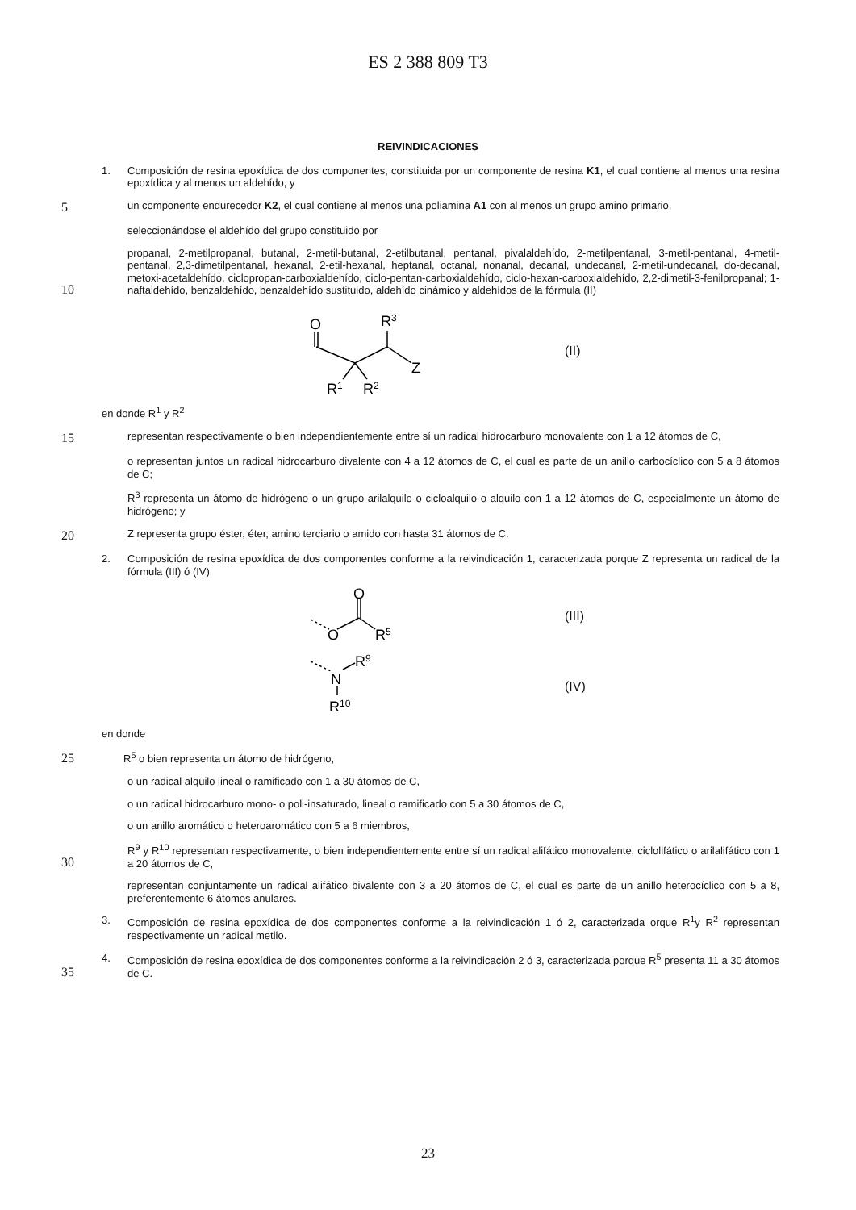ES 2 388 809 T3
REIVINDICACIONES
1. Composición de resina epoxídica de dos componentes, constituida por un componente de resina K1, el cual contiene al menos una resina epoxídica y al menos un aldehído, y
5
un componente endurecedor K2, el cual contiene al menos una poliamina A1 con al menos un grupo amino primario,
seleccionándose el aldehído del grupo constituido por
10
propanal, 2-metilpropanal, butanal, 2-metil-butanal, 2-etilbutanal, pentanal, pivalaldehído, 2-metilpentanal, 3-metil-pentanal, 4-metil-pentanal, 2,3-dimetilpentanal, hexanal, 2-etil-hexanal, heptanal, octanal, nonanal, decanal, undecanal, 2-metil-undecanal, do-decanal, metoxi-acetaldehído, ciclopropan-carboxialdehído, ciclo-pentan-carboxialdehído, ciclo-hexan-carboxialdehído, 2,2-dimetil-3-fenilpropanal; 1-naftaldehído, benzaldehído, benzaldehído sustituido, aldehído cinámico y aldehídos de la fórmula (II)
O
R3
Z
R1
R2
(II)
en donde R<sup>1</sup> y R<sup>2</sup>
15
representan respectivamente o bien independientemente entre sí un radical hidrocarburo monovalente con 1 a 12 átomos de C,
o representan juntos un radical hidrocarburo divalente con 4 a 12 átomos de C, el cual es parte de un anillo carbocíclico con 5 a 8 átomos de C;
R<sup>3</sup> representa un átomo de hidrógeno o un grupo arilalquilo o cicloalquilo o alquilo con 1 a 12 átomos de C, especialmente un átomo de hidrógeno; y
20
Z representa grupo éster, éter, amino terciario o amido con hasta 31 átomos de C.
2. Composición de resina epoxídica de dos componentes conforme a la reivindicación 1, caracterizada porque Z representa un radical de la fórmula (III) ó (IV)
O
O
R5
(III)
N
R9
R10
(IV)
en donde
25
R<sup>5</sup> o bien representa un átomo de hidrógeno,
o un radical alquilo lineal o ramificado con 1 a 30 átomos de C,
o un radical hidrocarburo mono- o poli-insaturado, lineal o ramificado con 5 a 30 átomos de C,
o un anillo aromático o heteroaromático con 5 a 6 miembros,
30
R<sup>9</sup> y R<sup>10</sup> representan respectivamente, o bien independientemente entre sí un radical alifático monovalente, ciclolifático o arilalifático con 1 a 20 átomos de C,
representan conjuntamente un radical alifático bivalente con 3 a 20 átomos de C, el cual es parte de un anillo heterocíclico con 5 a 8, preferentemente 6 átomos anulares.
3. Composición de resina epoxídica de dos componentes conforme a la reivindicación 1 ó 2, caracterizada orque R<sup>1</sup>y R<sup>2</sup> representan respectivamente un radical metilo.
35
4. Composición de resina epoxídica de dos componentes conforme a la reivindicación 2 ó 3, caracterizada porque R<sup>5</sup> presenta 11 a 30 átomos de C.
23